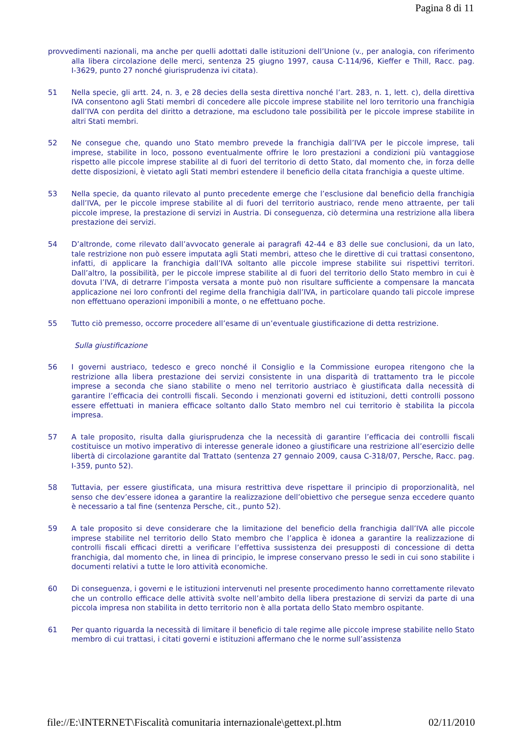Pagina 8 di 11
provvedimenti nazionali, ma anche per quelli adottati dalle istituzioni dell’Unione (v., per analogia, con riferimento alla libera circolazione delle merci, sentenza 25 giugno 1997, causa C‑114/96, Kieffer e Thill, Racc. pag. I‑3629, punto 27 nonché giurisprudenza ivi citata).
51 Nella specie, gli artt. 24, n. 3, e 28 decies della sesta direttiva nonché l’art. 283, n. 1, lett. c), della direttiva IVA consentono agli Stati membri di concedere alle piccole imprese stabilite nel loro territorio una franchigia dall’IVA con perdita del diritto a detrazione, ma escludono tale possibilità per le piccole imprese stabilite in altri Stati membri.
52 Ne consegue che, quando uno Stato membro prevede la franchigia dall’IVA per le piccole imprese, tali imprese, stabilite in loco, possono eventualmente offrire le loro prestazioni a condizioni più vantaggiose rispetto alle piccole imprese stabilite al di fuori del territorio di detto Stato, dal momento che, in forza delle dette disposizioni, è vietato agli Stati membri estendere il beneficio della citata franchigia a queste ultime.
53 Nella specie, da quanto rilevato al punto precedente emerge che l’esclusione dal beneficio della franchigia dall’IVA, per le piccole imprese stabilite al di fuori del territorio austriaco, rende meno attraente, per tali piccole imprese, la prestazione di servizi in Austria. Di conseguenza, ciò determina una restrizione alla libera prestazione dei servizi.
54 D’altronde, come rilevato dall’avvocato generale ai paragrafi 42‑44 e 83 delle sue conclusioni, da un lato, tale restrizione non può essere imputata agli Stati membri, atteso che le direttive di cui trattasi consentono, infatti, di applicare la franchigia dall’IVA soltanto alle piccole imprese stabilite sui rispettivi territori. Dall’altro, la possibilità, per le piccole imprese stabilite al di fuori del territorio dello Stato membro in cui è dovuta l’IVA, di detrarre l’imposta versata a monte può non risultare sufficiente a compensare la mancata applicazione nei loro confronti del regime della franchigia dall’IVA, in particolare quando tali piccole imprese non effettuano operazioni imponibili a monte, o ne effettuano poche.
55 Tutto ciò premesso, occorre procedere all’esame di un’eventuale giustificazione di detta restrizione.
Sulla giustificazione
56 I governi austriaco, tedesco e greco nonché il Consiglio e la Commissione europea ritengono che la restrizione alla libera prestazione dei servizi consistente in una disparità di trattamento tra le piccole imprese a seconda che siano stabilite o meno nel territorio austriaco è giustificata dalla necessità di garantire l’efficacia dei controlli fiscali. Secondo i menzionati governi ed istituzioni, detti controlli possono essere effettuati in maniera efficace soltanto dallo Stato membro nel cui territorio è stabilita la piccola impresa.
57 A tale proposito, risulta dalla giurisprudenza che la necessità di garantire l’efficacia dei controlli fiscali costituisce un motivo imperativo di interesse generale idoneo a giustificare una restrizione all’esercizio delle libertà di circolazione garantite dal Trattato (sentenza 27 gennaio 2009, causa C‑318/07, Persche, Racc. pag. I‑359, punto 52).
58 Tuttavia, per essere giustificata, una misura restrittiva deve rispettare il principio di proporzionalità, nel senso che dev’essere idonea a garantire la realizzazione dell’obiettivo che persegue senza eccedere quanto è necessario a tal fine (sentenza Persche, cit., punto 52).
59 A tale proposito si deve considerare che la limitazione del beneficio della franchigia dall’IVA alle piccole imprese stabilite nel territorio dello Stato membro che l’applica è idonea a garantire la realizzazione di controlli fiscali efficaci diretti a verificare l’effettiva sussistenza dei presupposti di concessione di detta franchigia, dal momento che, in linea di principio, le imprese conservano presso le sedi in cui sono stabilite i documenti relativi a tutte le loro attività economiche.
60 Di conseguenza, i governi e le istituzioni intervenuti nel presente procedimento hanno correttamente rilevato che un controllo efficace delle attività svolte nell’ambito della libera prestazione di servizi da parte di una piccola impresa non stabilita in detto territorio non è alla portata dello Stato membro ospitante.
61 Per quanto riguarda la necessità di limitare il beneficio di tale regime alle piccole imprese stabilite nello Stato membro di cui trattasi, i citati governi e istituzioni affermano che le norme sull’assistenza
file://E:\INTERNET\Fiscalità comunitaria internazionale\gettext.pl.htm 02/11/2010